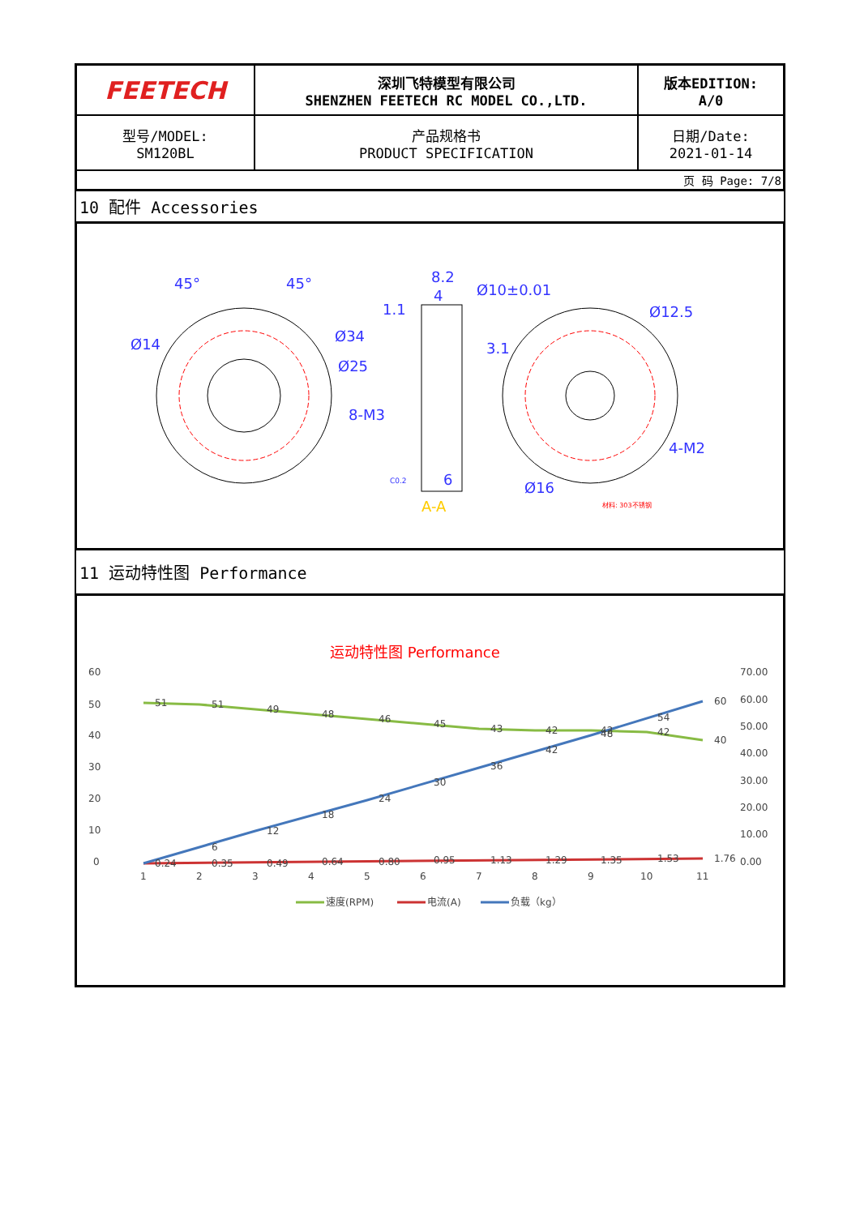| FEETECH | 深圳飞特模型有限公司 SHENZHEN FEETECH RC MODEL CO.,LTD. | 版本EDITION: A/0 |
| 型号/MODEL: SM120BL | 产品规格书 PRODUCT SPECIFICATION | 日期/Date: 2021-01-14 |
| 页 码 Page: 7/8 | | |
10 配件 Accessories
45°
45°
Ø14
Ø34
Ø25
8-M3
8.2
4
1.1
Ø10±0.01
Ø12.5
3.1
6
Ø16
4-M2
A-A
C0.2
材料: 303不锈钢
11 运动特性图 Performance
运动特性图 Performance
60
50
40
30
20
10
0
70.00
60.00
50.00
40.00
30.00
20.00
10.00
0.00
1
2
3
4
5
6
7
8
9
10
11
51
51
49
48
46
45
43
42
42
42
40
6
12
18
24
30
36
42
48
54
60
0.24
0.35
0.49
0.64
0.80
0.95
1.13
1.29
1.35
1.53
1.76
速度(RPM)
电流(A)
负载（kg）